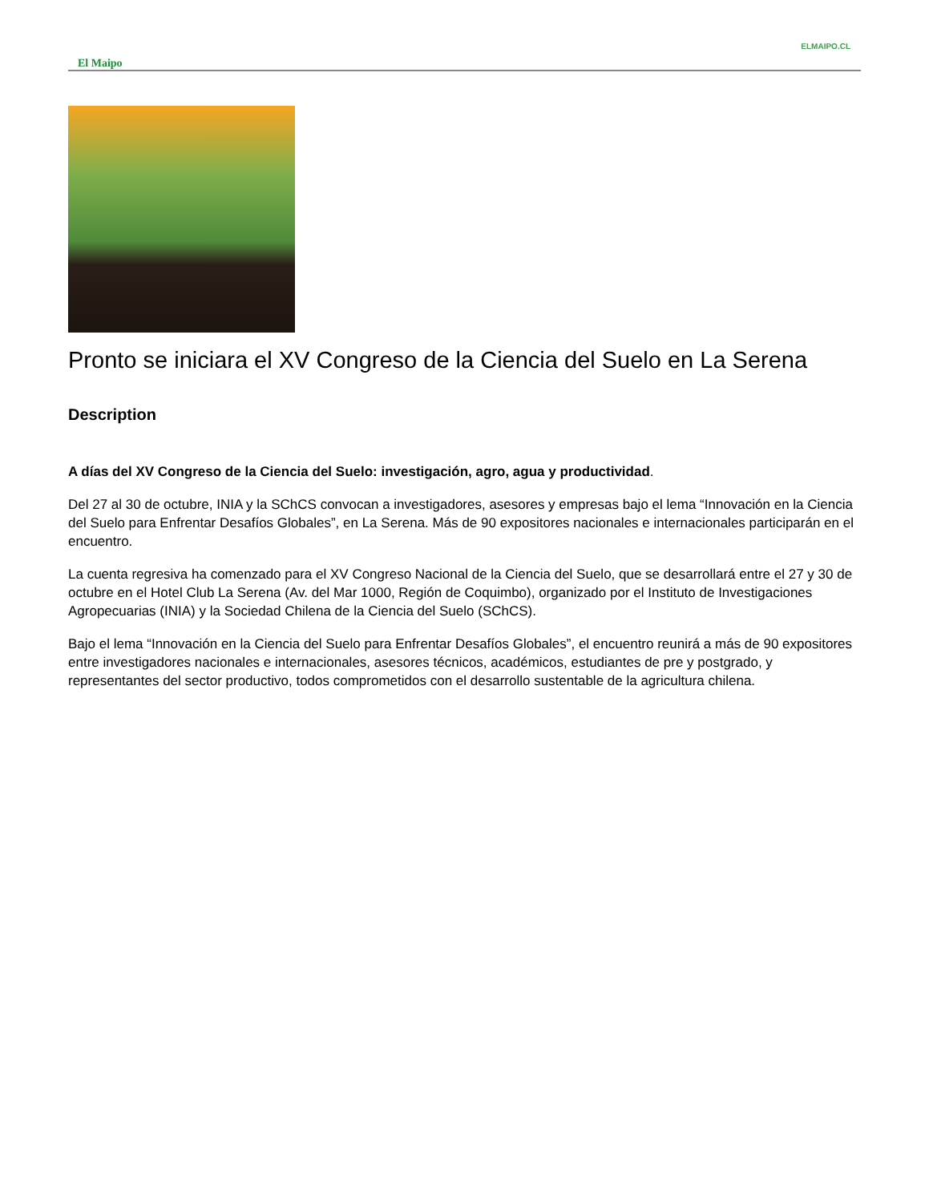ELMAIPO.CL
El Maipo
Pronto se iniciara el XV Congreso de la Ciencia del Suelo en La Serena
Description
A días del XV Congreso de la Ciencia del Suelo: investigación, agro, agua y productividad.
Del 27 al 30 de octubre, INIA y la SChCS convocan a investigadores, asesores y empresas bajo el lema “Innovación en la Ciencia del Suelo para Enfrentar Desafíos Globales”, en La Serena. Más de 90 expositores nacionales e internacionales participarán en el encuentro.
La cuenta regresiva ha comenzado para el XV Congreso Nacional de la Ciencia del Suelo, que se desarrollará entre el 27 y 30 de octubre en el Hotel Club La Serena (Av. del Mar 1000, Región de Coquimbo), organizado por el Instituto de Investigaciones Agropecuarias (INIA) y la Sociedad Chilena de la Ciencia del Suelo (SChCS).
Bajo el lema “Innovación en la Ciencia del Suelo para Enfrentar Desafíos Globales”, el encuentro reunirá a más de 90 expositores entre investigadores nacionales e internacionales, asesores técnicos, académicos, estudiantes de pre y postgrado, y representantes del sector productivo, todos comprometidos con el desarrollo sustentable de la agricultura chilena.